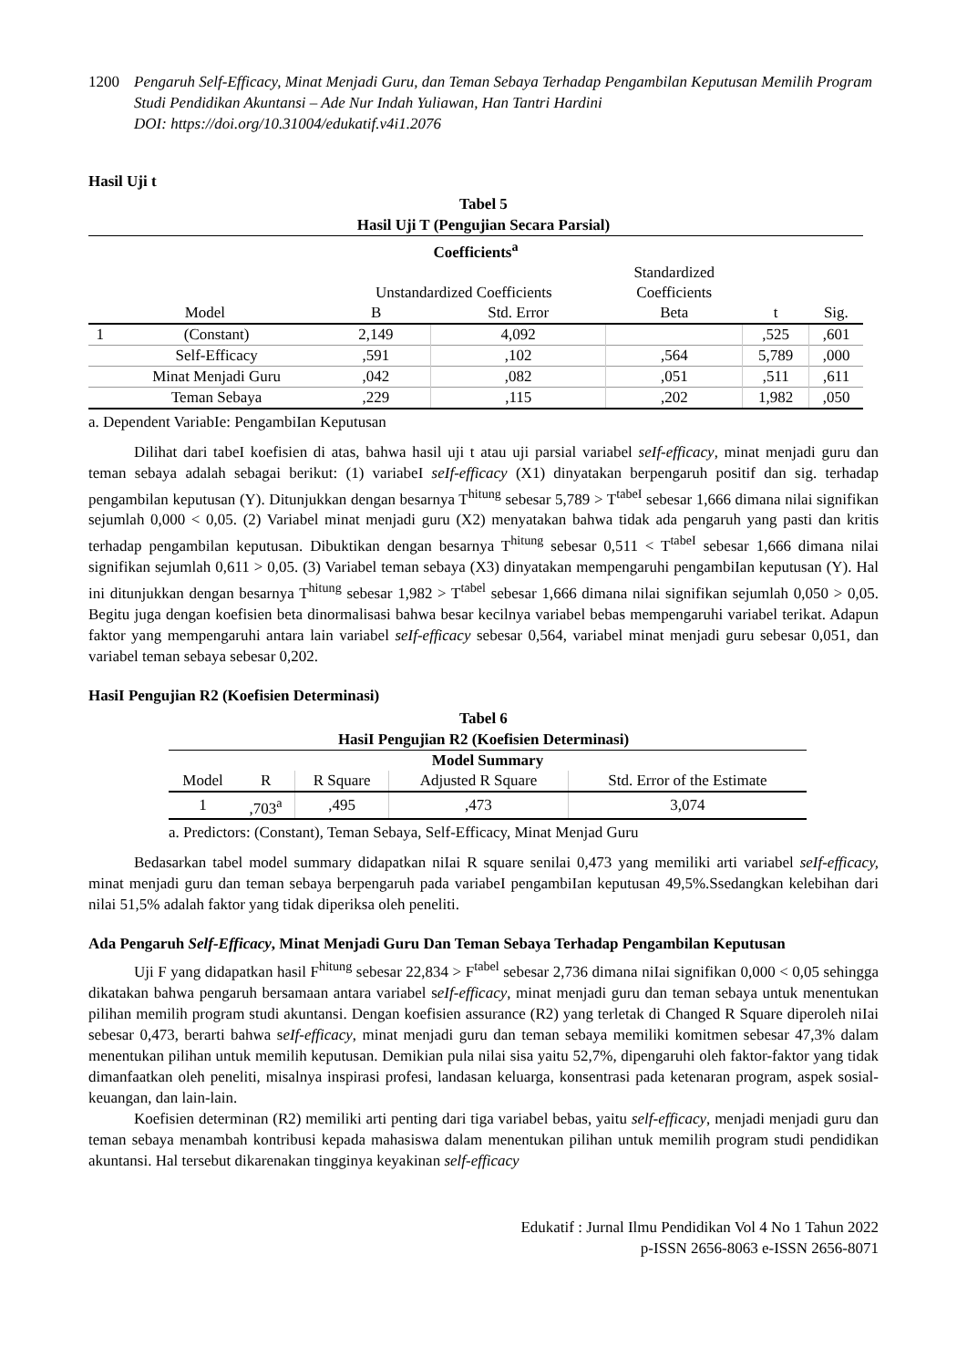1200 Pengaruh Self-Efficacy, Minat Menjadi Guru, dan Teman Sebaya Terhadap Pengambilan Keputusan Memilih Program Studi Pendidikan Akuntansi – Ade Nur Indah Yuliawan, Han Tantri Hardini
DOI: https://doi.org/10.31004/edukatif.v4i1.2076
Hasil Uji t
Tabel 5
Hasil Uji T (Pengujian Secara Parsial)
| Coefficients<sup>a</sup> | | | | | | |
| --- | --- | --- | --- | --- | --- | --- |
| | | Unstandardized Coefficients | | Standardized | | |
| | | | | Coefficients | | |
| Model | | B | Std. Error | Beta | t | Sig. |
| 1 | (Constant) | 2,149 | 4,092 | | ,525 | ,601 |
| | Self-Efficacy | ,591 | ,102 | ,564 | 5,789 | ,000 |
| | Minat Menjadi Guru | ,042 | ,082 | ,051 | ,511 | ,611 |
| | Teman Sebaya | ,229 | ,115 | ,202 | 1,982 | ,050 |
a. Dependent VariabIe: PengambiIan Keputusan
Dilihat dari tabeI koefisien di atas, bahwa hasil uji t atau uji parsial variabel seIf-efficacy, minat menjadi guru dan teman sebaya adalah sebagai berikut: (1) variabeI seIf-efficacy (X1) dinyatakan berpengaruh positif dan sig. terhadap pengambilan keputusan (Y). Ditunjukkan dengan besarnya T<sup>hitung</sup> sebesar 5,789 > T<sup>tabeI</sup> sebesar 1,666 dimana nilai signifikan sejumlah 0,000 < 0,05. (2) Variabel minat menjadi guru (X2) menyatakan bahwa tidak ada pengaruh yang pasti dan kritis terhadap pengambilan keputusan. Dibuktikan dengan besarnya T<sup>hitung</sup> sebesar 0,511 < T<sup>tabeI</sup> sebesar 1,666 dimana nilai signifikan sejumlah 0,611 > 0,05. (3) Variabel teman sebaya (X3) dinyatakan mempengaruhi pengambiIan keputusan (Y). Hal ini ditunjukkan dengan besarnya T<sup>hitung</sup> sebesar 1,982 > T<sup>tabel</sup> sebesar 1,666 dimana nilai signifikan sejumlah 0,050 > 0,05. Begitu juga dengan koefisien beta dinormalisasi bahwa besar kecilnya variabel bebas mempengaruhi variabel terikat. Adapun faktor yang mempengaruhi antara lain variabel seIf-efficacy sebesar 0,564, variabel minat menjadi guru sebesar 0,051, dan variabel teman sebaya sebesar 0,202.
HasiI Pengujian R2 (Koefisien Determinasi)
Tabel 6
HasiI Pengujian R2 (Koefisien Determinasi)
| Model Summary | | | | |
| --- | --- | --- | --- | --- |
| Model | R | R Square | Adjusted R Square | Std. Error of the Estimate |
| 1 | ,703<sup>a</sup> | ,495 | ,473 | 3,074 |
a. Predictors: (Constant), Teman Sebaya, Self-Efficacy, Minat Menjad Guru
Bedasarkan tabel model summary didapatkan niIai R square senilai 0,473 yang memiliki arti variabel seIf-efficacy, minat menjadi guru dan teman sebaya berpengaruh pada variabeI pengambiIan keputusan 49,5%.Ssedangkan kelebihan dari nilai 51,5% adalah faktor yang tidak diperiksa oleh peneliti.
Ada Pengaruh Self-Efficacy, Minat Menjadi Guru Dan Teman Sebaya Terhadap Pengambilan Keputusan
Uji F yang didapatkan hasil F<sup>hitung</sup> sebesar 22,834 > F<sup>tabel</sup> sebesar 2,736 dimana niIai signifikan 0,000 < 0,05 sehingga dikatakan bahwa pengaruh bersamaan antara variabel seIf-efficacy, minat menjadi guru dan teman sebaya untuk menentukan pilihan memilih program studi akuntansi. Dengan koefisien assurance (R2) yang terletak di Changed R Square diperoleh niIai sebesar 0,473, berarti bahwa seIf-efficacy, minat menjadi guru dan teman sebaya memiliki komitmen sebesar 47,3% dalam menentukan pilihan untuk memilih keputusan. Demikian pula nilai sisa yaitu 52,7%, dipengaruhi oleh faktor-faktor yang tidak dimanfaatkan oleh peneliti, misalnya inspirasi profesi, landasan keluarga, konsentrasi pada ketenaran program, aspek sosial-keuangan, dan lain-lain.
Koefisien determinan (R2) memiliki arti penting dari tiga variabel bebas, yaitu self-efficacy, menjadi menjadi guru dan teman sebaya menambah kontribusi kepada mahasiswa dalam menentukan pilihan untuk memilih program studi pendidikan akuntansi. Hal tersebut dikarenakan tingginya keyakinan self-efficacy
Edukatif : Jurnal Ilmu Pendidikan Vol 4 No 1 Tahun 2022
p-ISSN 2656-8063 e-ISSN 2656-8071